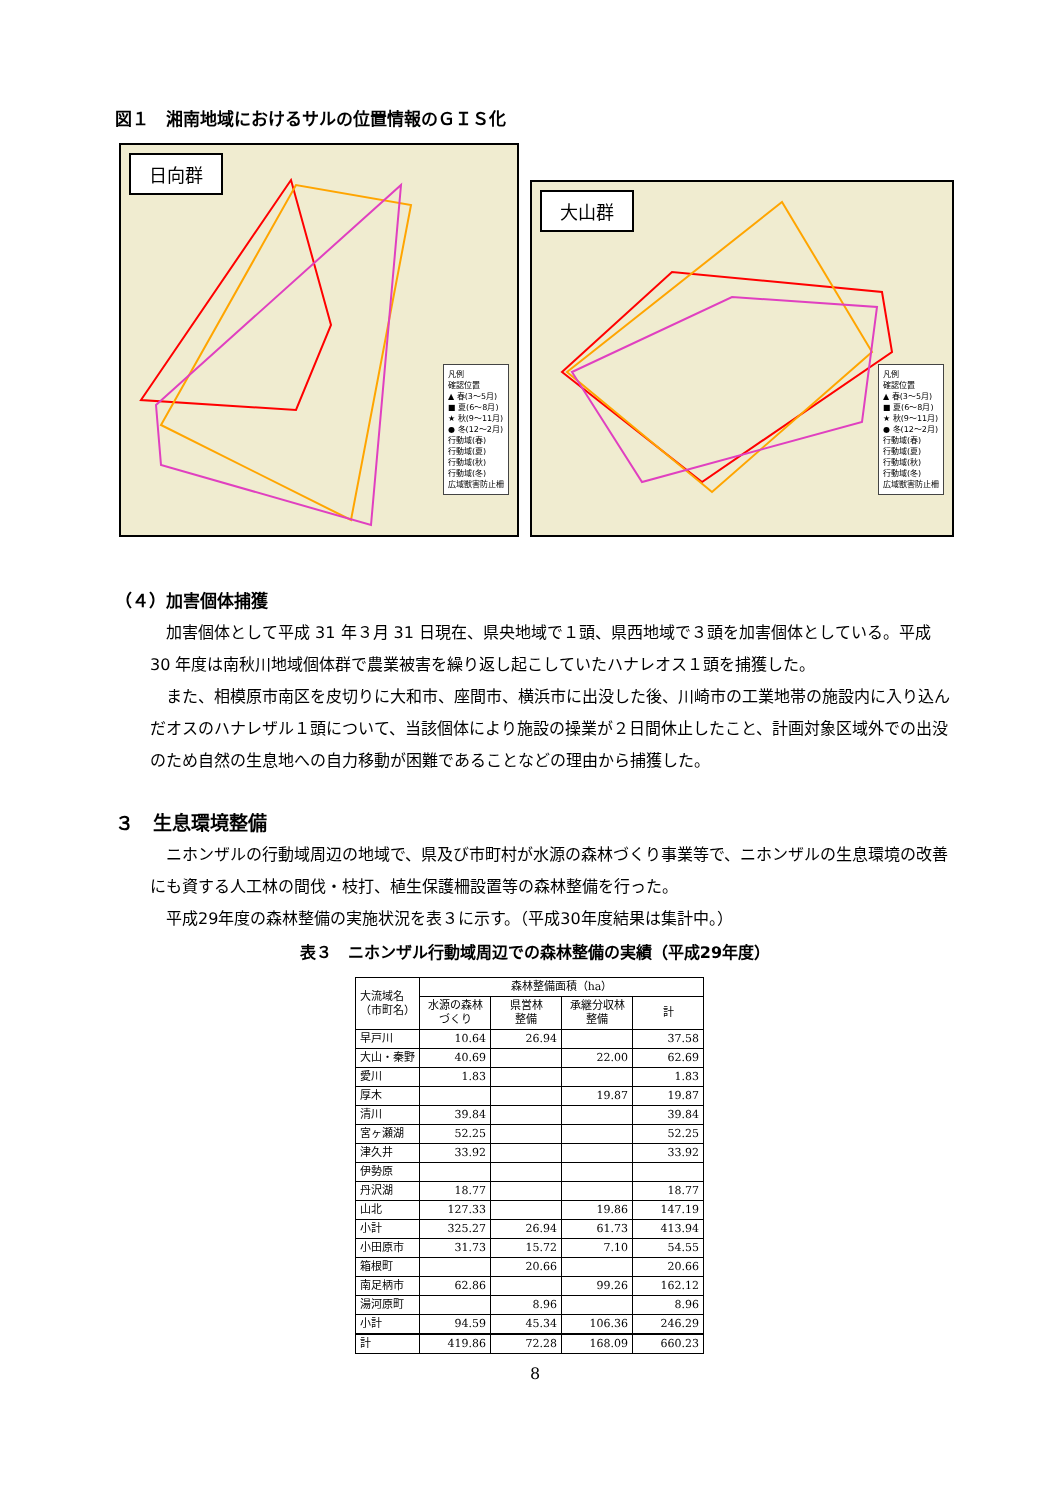図１　湘南地域におけるサルの位置情報のＧＩＳ化
日向群
凡例
確認位置
▲ 春(3～5月)
■ 夏(6～8月)
★ 秋(9～11月)
● 冬(12～2月)
行動域(春)
行動域(夏)
行動域(秋)
行動域(冬)
広域獣害防止柵
大山群
凡例
確認位置
▲ 春(3～5月)
■ 夏(6～8月)
★ 秋(9～11月)
● 冬(12～2月)
行動域(春)
行動域(夏)
行動域(秋)
行動域(冬)
広域獣害防止柵
（４）加害個体捕獲
加害個体として平成 31 年３月 31 日現在、県央地域で１頭、県西地域で３頭を加害個体としている。平成 30 年度は南秋川地域個体群で農業被害を繰り返し起こしていたハナレオス１頭を捕獲した。
また、相模原市南区を皮切りに大和市、座間市、横浜市に出没した後、川崎市の工業地帯の施設内に入り込んだオスのハナレザル１頭について、当該個体により施設の操業が２日間休止したこと、計画対象区域外での出没のため自然の生息地への自力移動が困難であることなどの理由から捕獲した。
３　生息環境整備
ニホンザルの行動域周辺の地域で、県及び市町村が水源の森林づくり事業等で、ニホンザルの生息環境の改善にも資する人工林の間伐・枝打、植生保護柵設置等の森林整備を行った。
平成29年度の森林整備の実施状況を表３に示す。（平成30年度結果は集計中。）
表３　ニホンザル行動域周辺での森林整備の実績（平成29年度）
| 大流域名 （市町名） | 森林整備面積（ha） | | | |
| --- | --- | --- | --- | --- |
| | 水源の森林 づくり | 県営林 整備 | 承継分収林 整備 | 計 |
| 早戸川 | 10.64 | 26.94 | | 37.58 |
| 大山・秦野 | 40.69 | | 22.00 | 62.69 |
| 愛川 | 1.83 | | | 1.83 |
| 厚木 | | | 19.87 | 19.87 |
| 清川 | 39.84 | | | 39.84 |
| 宮ヶ瀬湖 | 52.25 | | | 52.25 |
| 津久井 | 33.92 | | | 33.92 |
| 伊勢原 | | | | |
| 丹沢湖 | 18.77 | | | 18.77 |
| 山北 | 127.33 | | 19.86 | 147.19 |
| 小計 | 325.27 | 26.94 | 61.73 | 413.94 |
| 小田原市 | 31.73 | 15.72 | 7.10 | 54.55 |
| 箱根町 | | 20.66 | | 20.66 |
| 南足柄市 | 62.86 | | 99.26 | 162.12 |
| 湯河原町 | | 8.96 | | 8.96 |
| 小計 | 94.59 | 45.34 | 106.36 | 246.29 |
| 計 | 419.86 | 72.28 | 168.09 | 660.23 |
8